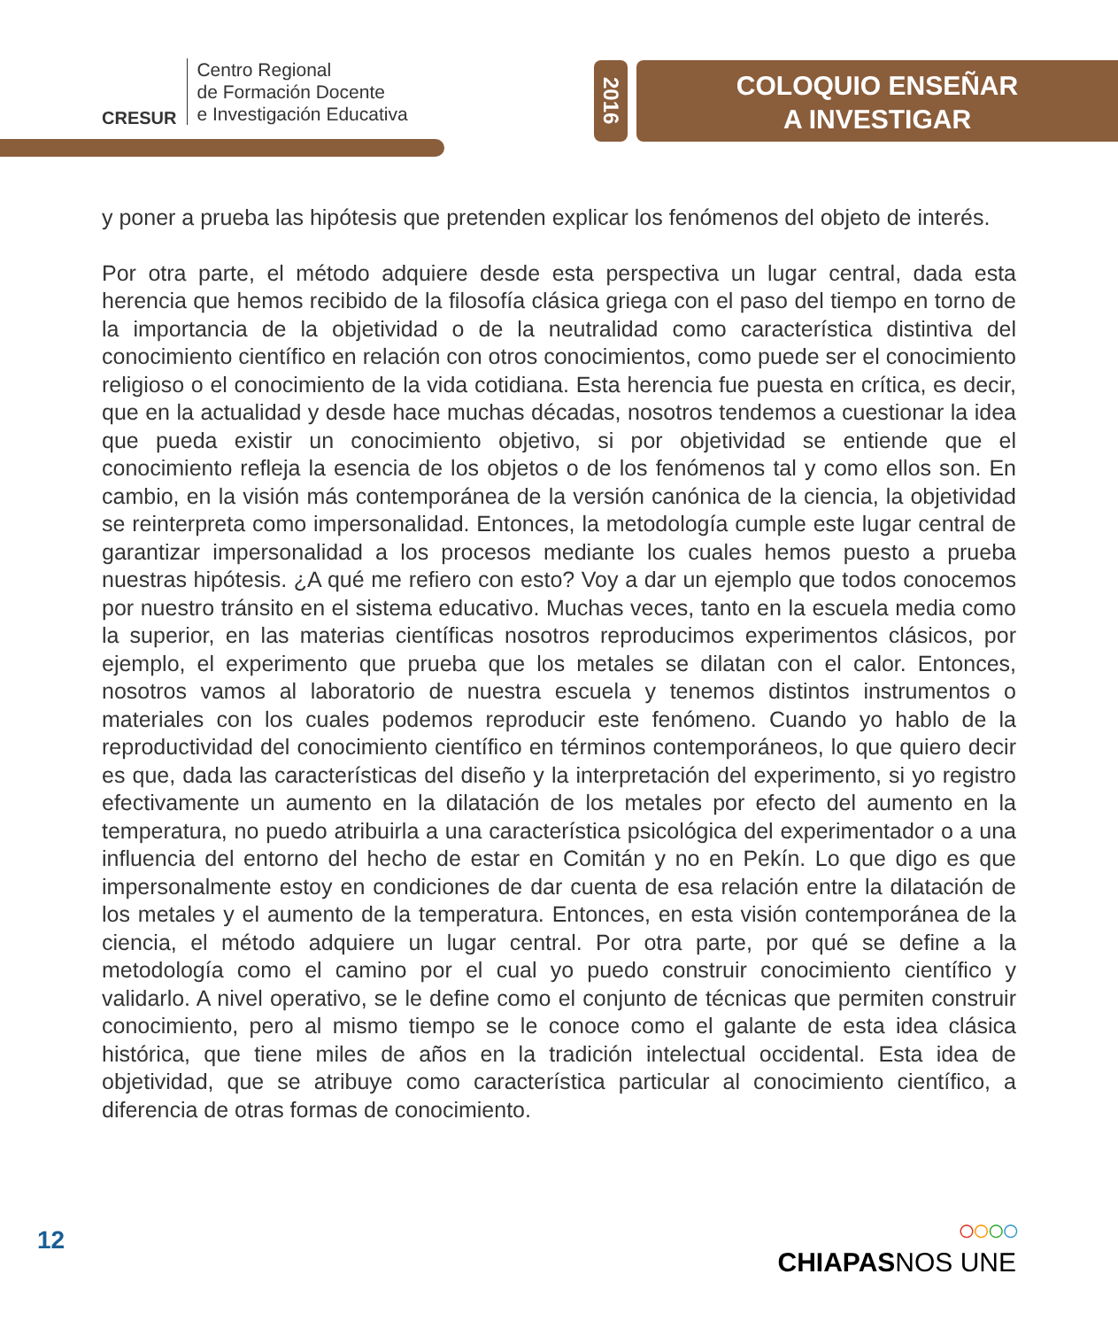CRESUR
Centro Regional
de Formación Docente
e Investigación Educativa
2016
COLOQUIO ENSEÑAR
A INVESTIGAR
y poner a prueba las hipótesis que pretenden explicar los fenómenos del objeto de interés.
Por otra parte, el método adquiere desde esta perspectiva un lugar central, dada esta herencia que hemos recibido de la filosofía clásica griega con el paso del tiempo en torno de la importancia de la objetividad o de la neutralidad como característica distintiva del conocimiento científico en relación con otros conocimientos, como puede ser el conocimiento religioso o el conocimiento de la vida cotidiana. Esta herencia fue puesta en crítica, es decir, que en la actualidad y desde hace muchas décadas, nosotros tendemos a cuestionar la idea que pueda existir un conocimiento objetivo, si por objetividad se entiende que el conocimiento refleja la esencia de los objetos o de los fenómenos tal y como ellos son. En cambio, en la visión más contemporánea de la versión canónica de la ciencia, la objetividad se reinterpreta como impersonalidad. Entonces, la metodología cumple este lugar central de garantizar impersonalidad a los procesos mediante los cuales hemos puesto a prueba nuestras hipótesis. ¿A qué me refiero con esto? Voy a dar un ejemplo que todos conocemos por nuestro tránsito en el sistema educativo. Muchas veces, tanto en la escuela media como la superior, en las materias científicas nosotros reproducimos experimentos clásicos, por ejemplo, el experimento que prueba que los metales se dilatan con el calor. Entonces, nosotros vamos al laboratorio de nuestra escuela y tenemos distintos instrumentos o materiales con los cuales podemos reproducir este fenómeno. Cuando yo hablo de la reproductividad del conocimiento científico en términos contemporáneos, lo que quiero decir es que, dada las características del diseño y la interpretación del experimento, si yo registro efectivamente un aumento en la dilatación de los metales por efecto del aumento en la temperatura, no puedo atribuirla a una característica psicológica del experimentador o a una influencia del entorno del hecho de estar en Comitán y no en Pekín. Lo que digo es que impersonalmente estoy en condiciones de dar cuenta de esa relación entre la dilatación de los metales y el aumento de la temperatura. Entonces, en esta visión contemporánea de la ciencia, el método adquiere un lugar central. Por otra parte, por qué se define a la metodología como el camino por el cual yo puedo construir conocimiento científico y validarlo. A nivel operativo, se le define como el conjunto de técnicas que permiten construir conocimiento, pero al mismo tiempo se le conoce como el galante de esta idea clásica histórica, que tiene miles de años en la tradición intelectual occidental. Esta idea de objetividad, que se atribuye como característica particular al conocimiento científico, a diferencia de otras formas de conocimiento.
12
○○○○
CHIAPASNOS UNE